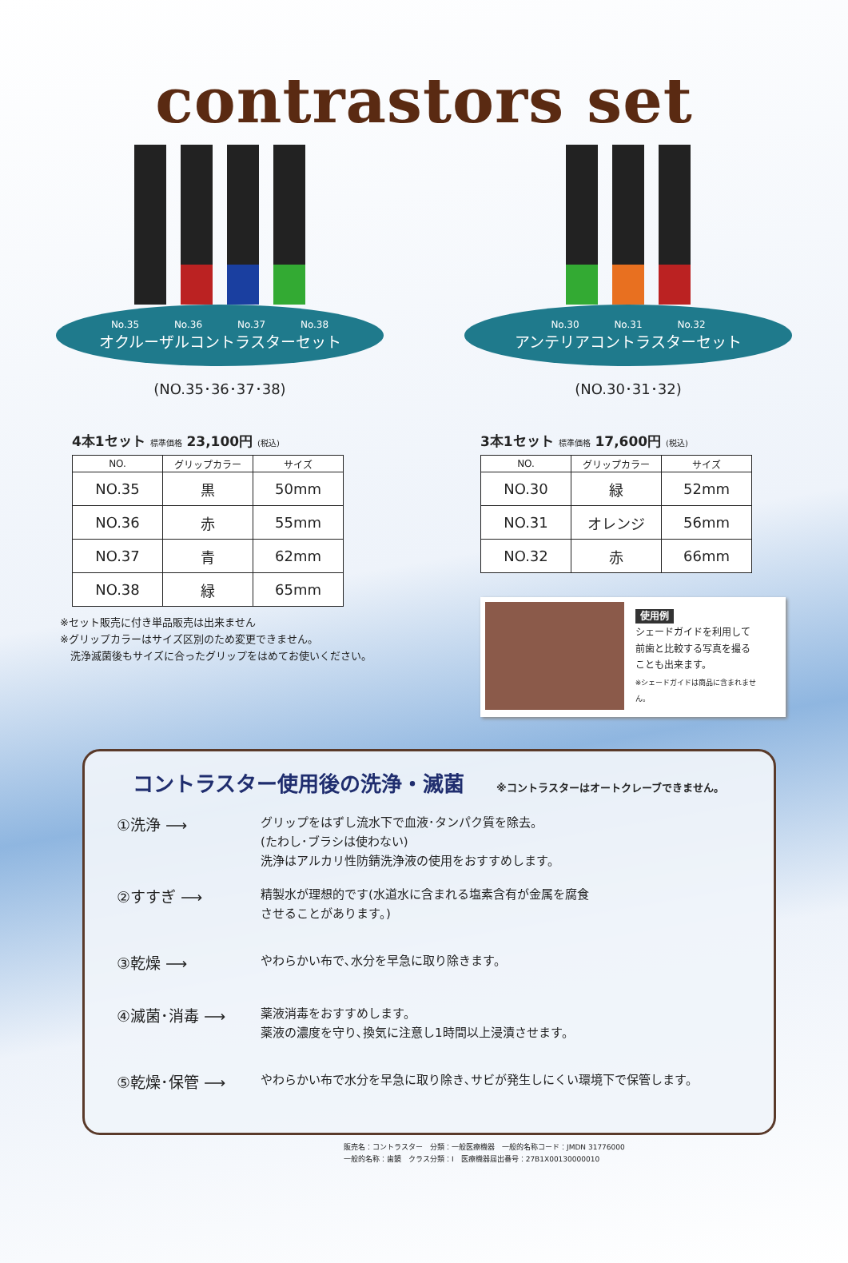contrastors set
No.35 No.36 No.37 No.38
オクルーザルコントラスターセット
(NO.35･36･37･38)
4本1セット 標準価格 23,100円 (税込)
| NO. | グリップカラー | サイズ |
| --- | --- | --- |
| NO.35 | 黒 | 50mm |
| NO.36 | 赤 | 55mm |
| NO.37 | 青 | 62mm |
| NO.38 | 緑 | 65mm |
※セット販売に付き単品販売は出来ません
※グリップカラーはサイズ区別のため変更できません。
　洗浄滅菌後もサイズに合ったグリップをはめてお使いください。
No.30 No.31 No.32
アンテリアコントラスターセット
(NO.30･31･32)
3本1セット 標準価格 17,600円 (税込)
| NO. | グリップカラー | サイズ |
| --- | --- | --- |
| NO.30 | 緑 | 52mm |
| NO.31 | オレンジ | 56mm |
| NO.32 | 赤 | 66mm |
使用例
シェードガイドを利用して
前歯と比較する写真を撮る
ことも出来ます。
※シェードガイドは商品に含まれません。
コントラスター使用後の洗浄・滅菌 ※コントラスターはオートクレーブできません。
①洗浄 ⟶
グリップをはずし流水下で血液･タンパク質を除去。
(たわし･ブラシは使わない)
洗浄はアルカリ性防錆洗浄液の使用をおすすめします。
②すすぎ ⟶
精製水が理想的です(水道水に含まれる塩素含有が金属を腐食
させることがあります。)
③乾燥 ⟶
やわらかい布で､水分を早急に取り除きます。
④滅菌･消毒 ⟶
薬液消毒をおすすめします。
薬液の濃度を守り､換気に注意し1時間以上浸漬させます。
⑤乾燥･保管 ⟶
やわらかい布で水分を早急に取り除き､サビが発生しにくい環境下で保管します。
販売名：コントラスター　分類：一般医療機器　一般的名称コード：JMDN 31776000
一般的名称：歯鏡　クラス分類：I　医療機器届出番号：27B1X00130000010